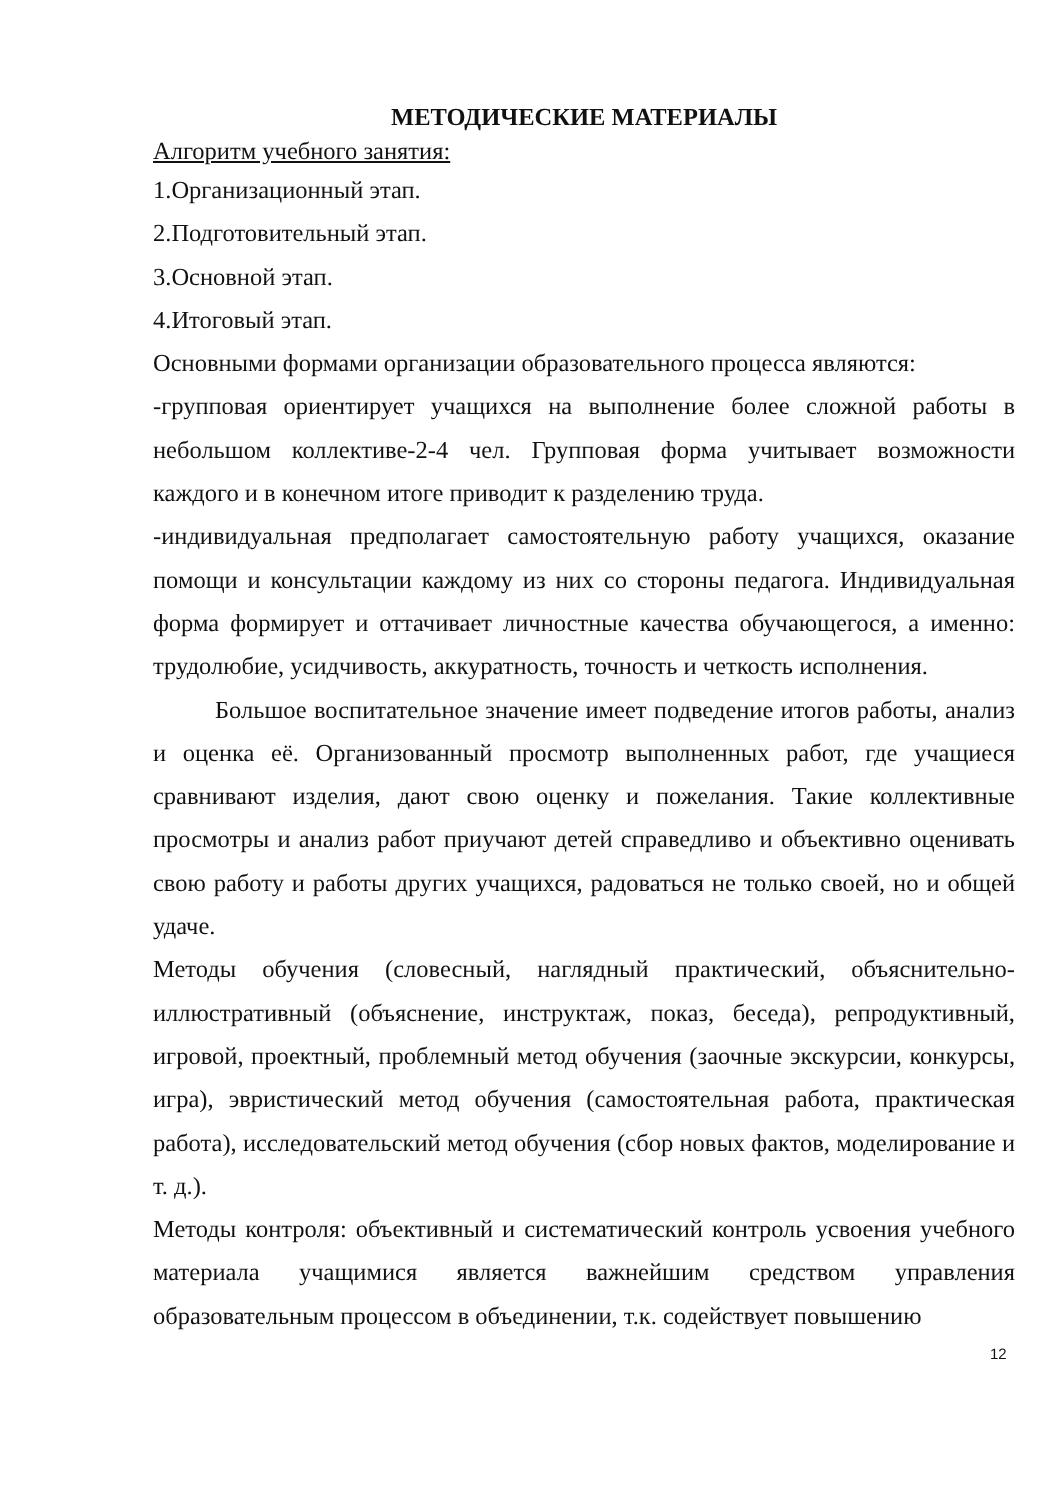МЕТОДИЧЕСКИЕ МАТЕРИАЛЫ
Алгоритм учебного занятия:
1.Организационный этап.
2.Подготовительный этап.
3.Основной этап.
4.Итоговый этап.
Основными формами организации образовательного процесса являются:
-групповая ориентирует учащихся на выполнение более сложной работы в небольшом коллективе-2-4 чел. Групповая форма учитывает возможности каждого и в конечном итоге приводит к разделению труда.
-индивидуальная предполагает самостоятельную работу учащихся, оказание помощи и консультации каждому из них со стороны педагога. Индивидуальная форма формирует и оттачивает личностные качества обучающегося, а именно: трудолюбие, усидчивость, аккуратность, точность и четкость исполнения.
Большое воспитательное значение имеет подведение итогов работы, анализ и оценка её. Организованный просмотр выполненных работ, где учащиеся сравнивают изделия, дают свою оценку и пожелания. Такие коллективные просмотры и анализ работ приучают детей справедливо и объективно оценивать свою работу и работы других учащихся, радоваться не только своей, но и общей удаче.
Методы обучения (словесный, наглядный практический, объяснительно-иллюстративный (объяснение, инструктаж, показ, беседа), репродуктивный, игровой, проектный, проблемный метод обучения (заочные экскурсии, конкурсы, игра), эвристический метод обучения (самостоятельная работа, практическая работа), исследовательский метод обучения (сбор новых фактов, моделирование и т. д.).
Методы контроля: объективный и систематический контроль усвоения учебного материала учащимися является важнейшим средством управления образовательным процессом в объединении, т.к. содействует повышению
12